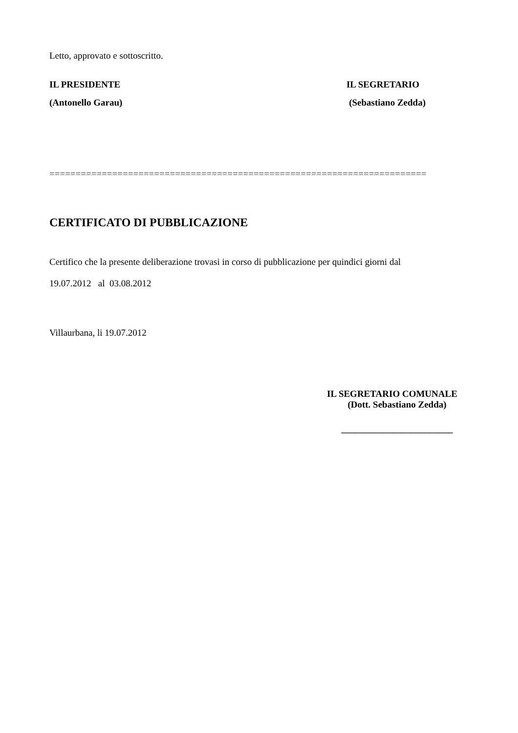Letto, approvato e sottoscritto.
IL PRESIDENTE IL SEGRETARIO
(Antonello Garau) (Sebastiano Zedda)
========================================================================
CERTIFICATO DI PUBBLICAZIONE
Certifico che la presente deliberazione trovasi in corso di pubblicazione per quindici giorni dal
19.07.2012 al 03.08.2012
Villaurbana, li 19.07.2012
IL SEGRETARIO COMUNALE
(Dott. Sebastiano Zedda)
________________________